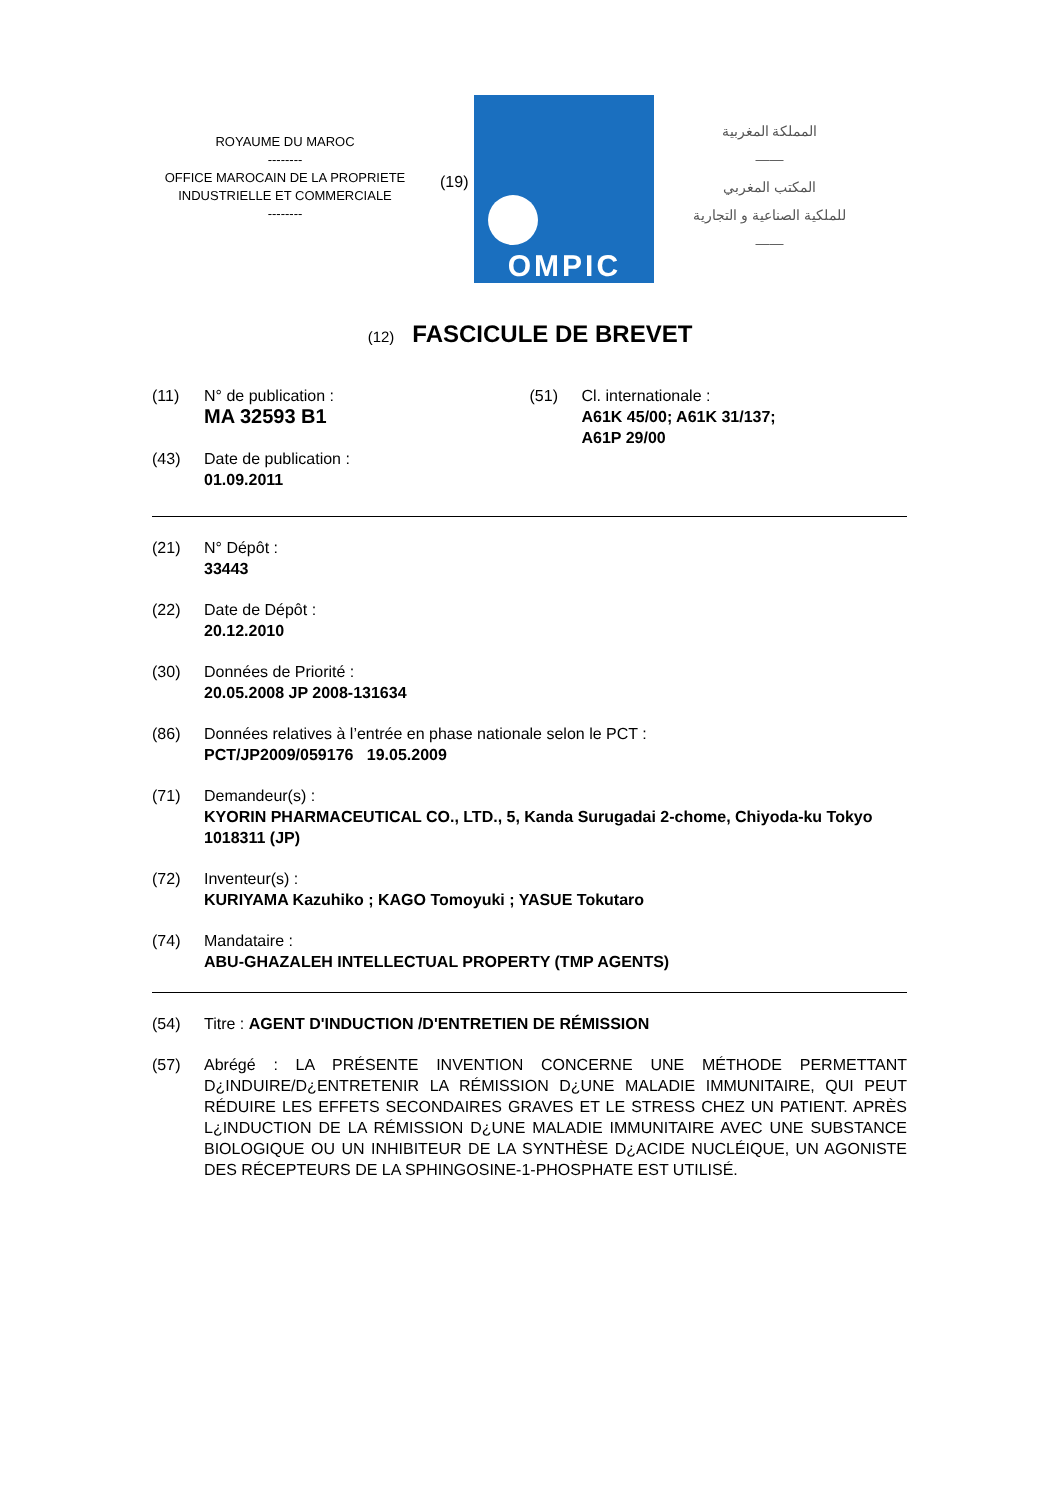ROYAUME DU MAROC
--------
OFFICE MAROCAIN DE LA PROPRIETE
INDUSTRIELLE ET COMMERCIALE
--------
(19)
OMPIC
المملكة المغربية
——
المكتب المغربي
للملكية الصناعية و التجارية
——
(12) FASCICULE DE BREVET
(11) N° de publication :
MA 32593 B1
(43) Date de publication :
01.09.2011
(51) Cl. internationale :
A61K 45/00; A61K 31/137;
A61P 29/00
(21) N° Dépôt :
33443
(22) Date de Dépôt :
20.12.2010
(30) Données de Priorité :
20.05.2008 JP 2008-131634
(86) Données relatives à l’entrée en phase nationale selon le PCT :
PCT/JP2009/059176 19.05.2009
(71) Demandeur(s) :
KYORIN PHARMACEUTICAL CO., LTD., 5, Kanda Surugadai 2-chome, Chiyoda-ku Tokyo 1018311 (JP)
(72) Inventeur(s) :
KURIYAMA Kazuhiko ; KAGO Tomoyuki ; YASUE Tokutaro
(74) Mandataire :
ABU-GHAZALEH INTELLECTUAL PROPERTY (TMP AGENTS)
(54) Titre : AGENT D'INDUCTION /D'ENTRETIEN DE RÉMISSION
(57) Abrégé : LA PRÉSENTE INVENTION CONCERNE UNE MÉTHODE PERMETTANT D¿INDUIRE/D¿ENTRETENIR LA RÉMISSION D¿UNE MALADIE IMMUNITAIRE, QUI PEUT RÉDUIRE LES EFFETS SECONDAIRES GRAVES ET LE STRESS CHEZ UN PATIENT. APRÈS L¿INDUCTION DE LA RÉMISSION D¿UNE MALADIE IMMUNITAIRE AVEC UNE SUBSTANCE BIOLOGIQUE OU UN INHIBITEUR DE LA SYNTHÈSE D¿ACIDE NUCLÉIQUE, UN AGONISTE DES RÉCEPTEURS DE LA SPHINGOSINE-1-PHOSPHATE EST UTILISÉ.